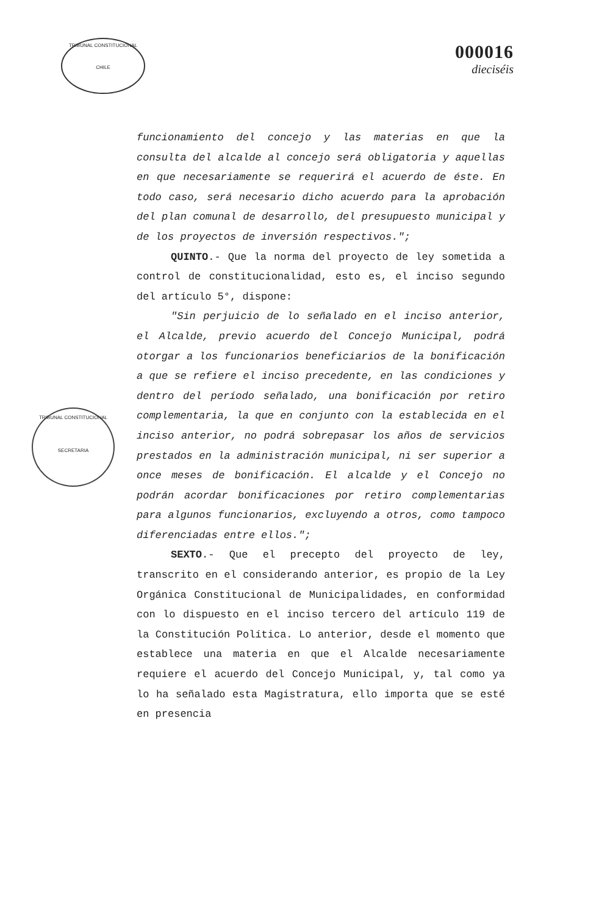TRIBUNAL CONSTITUCIONAL
CHILE
000016
dieciséis
TRIBUNAL CONSTITUCIONAL
SECRETARIA
funcionamiento del concejo y las materias en que la consulta del alcalde al concejo será obligatoria y aquellas en que necesariamente se requerirá el acuerdo de éste. En todo caso, será necesario dicho acuerdo para la aprobación del plan comunal de desarrollo, del presupuesto municipal y de los proyectos de inversión respectivos.";
QUINTO.- Que la norma del proyecto de ley sometida a control de constitucionalidad, esto es, el inciso segundo del artículo 5°, dispone:
"Sin perjuicio de lo señalado en el inciso anterior, el Alcalde, previo acuerdo del Concejo Municipal, podrá otorgar a los funcionarios beneficiarios de la bonificación a que se refiere el inciso precedente, en las condiciones y dentro del período señalado, una bonificación por retiro complementaria, la que en conjunto con la establecida en el inciso anterior, no podrá sobrepasar los años de servicios prestados en la administración municipal, ni ser superior a once meses de bonificación. El alcalde y el Concejo no podrán acordar bonificaciones por retiro complementarias para algunos funcionarios, excluyendo a otros, como tampoco diferenciadas entre ellos.";
SEXTO.- Que el precepto del proyecto de ley, transcrito en el considerando anterior, es propio de la Ley Orgánica Constitucional de Municipalidades, en conformidad con lo dispuesto en el inciso tercero del artículo 119 de la Constitución Política. Lo anterior, desde el momento que establece una materia en que el Alcalde necesariamente requiere el acuerdo del Concejo Municipal, y, tal como ya lo ha señalado esta Magistratura, ello importa que se esté en presencia